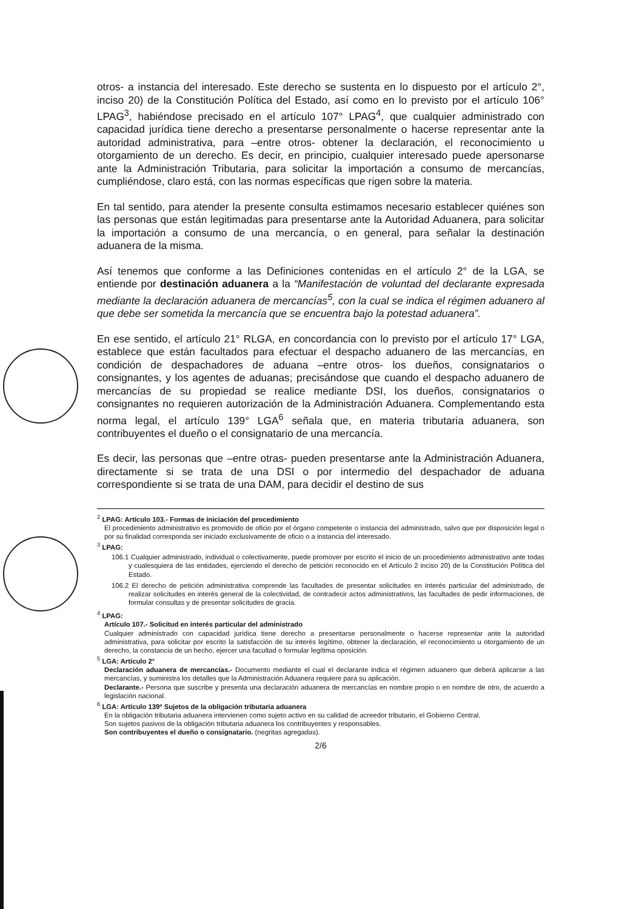otros- a instancia del interesado. Este derecho se sustenta en lo dispuesto por el artículo 2°, inciso 20) de la Constitución Política del Estado, así como en lo previsto por el artículo 106° LPAG<sup>3</sup>, habiéndose precisado en el artículo 107° LPAG<sup>4</sup>, que cualquier administrado con capacidad jurídica tiene derecho a presentarse personalmente o hacerse representar ante la autoridad administrativa, para –entre otros- obtener la declaración, el reconocimiento u otorgamiento de un derecho. Es decir, en principio, cualquier interesado puede apersonarse ante la Administración Tributaria, para solicitar la importación a consumo de mercancías, cumpliéndose, claro está, con las normas específicas que rigen sobre la materia.
En tal sentido, para atender la presente consulta estimamos necesario establecer quiénes son las personas que están legitimadas para presentarse ante la Autoridad Aduanera, para solicitar la importación a consumo de una mercancía, o en general, para señalar la destinación aduanera de la misma.
Así tenemos que conforme a las Definiciones contenidas en el artículo 2° de la LGA, se entiende por destinación aduanera a la “Manifestación de voluntad del declarante expresada mediante la declaración aduanera de mercancías<sup>5</sup>, con la cual se indica el régimen aduanero al que debe ser sometida la mercancía que se encuentra bajo la potestad aduanera”.
En ese sentido, el artículo 21° RLGA, en concordancia con lo previsto por el artículo 17° LGA, establece que están facultados para efectuar el despacho aduanero de las mercancías, en condición de despachadores de aduana –entre otros- los dueños, consignatarios o consignantes, y los agentes de aduanas; precisándose que cuando el despacho aduanero de mercancías de su propiedad se realice mediante DSI, los dueños, consignatarios o consignantes no requieren autorización de la Administración Aduanera. Complementando esta norma legal, el artículo 139° LGA<sup>6</sup> señala que, en materia tributaria aduanera, son contribuyentes el dueño o el consignatario de una mercancía.
Es decir, las personas que –entre otras- pueden presentarse ante la Administración Aduanera, directamente si se trata de una DSI o por intermedio del despachador de aduana correspondiente si se trata de una DAM, para decidir el destino de sus
<sup>2</sup> LPAG: Artículo 103.- Formas de iniciación del procedimiento
El procedimiento administrativo es promovido de oficio por el órgano competente o instancia del administrado, salvo que por disposición legal o por su finalidad corresponda ser iniciado exclusivamente de oficio o a instancia del interesado.
<sup>3</sup> LPAG:
106.1 Cualquier administrado, individual o colectivamente, puede promover por escrito el inicio de un procedimiento administrativo ante todas y cualesquiera de las entidades, ejerciendo el derecho de petición reconocido en el Artículo 2 inciso 20) de la Constitución Política del Estado.
106.2 El derecho de petición administrativa comprende las facultades de presentar solicitudes en interés particular del administrado, de realizar solicitudes en interés general de la colectividad, de contradecir actos administrativos, las facultades de pedir informaciones, de formular consultas y de presentar solicitudes de gracia.
<sup>4</sup> LPAG:
Artículo 107.- Solicitud en interés particular del administrado
Cualquier administrado con capacidad jurídica tiene derecho a presentarse personalmente o hacerse representar ante la autoridad administrativa, para solicitar por escrito la satisfacción de su interés legítimo, obtener la declaración, el reconocimiento u otorgamiento de un derecho, la constancia de un hecho, ejercer una facultad o formular legítima oposición.
<sup>5</sup> LGA: Artículo 2°
Declaración aduanera de mercancías.- Documento mediante el cual el declarante indica el régimen aduanero que deberá aplicarse a las mercancías, y suministra los detalles que la Administración Aduanera requiere para su aplicación.
Declarante.- Persona que suscribe y presenta una declaración aduanera de mercancías en nombre propio o en nombre de otro, de acuerdo a legislación nacional.
<sup>6</sup> LGA: Artículo 139º Sujetos de la obligación tributaria aduanera
En la obligación tributaria aduanera intervienen como sujeto activo en su calidad de acreedor tributario, el Gobierno Central.
Son sujetos pasivos de la obligación tributaria aduanera los contribuyentes y responsables.
Son contribuyentes el dueño o consignatario. (negritas agregadas).
2/6